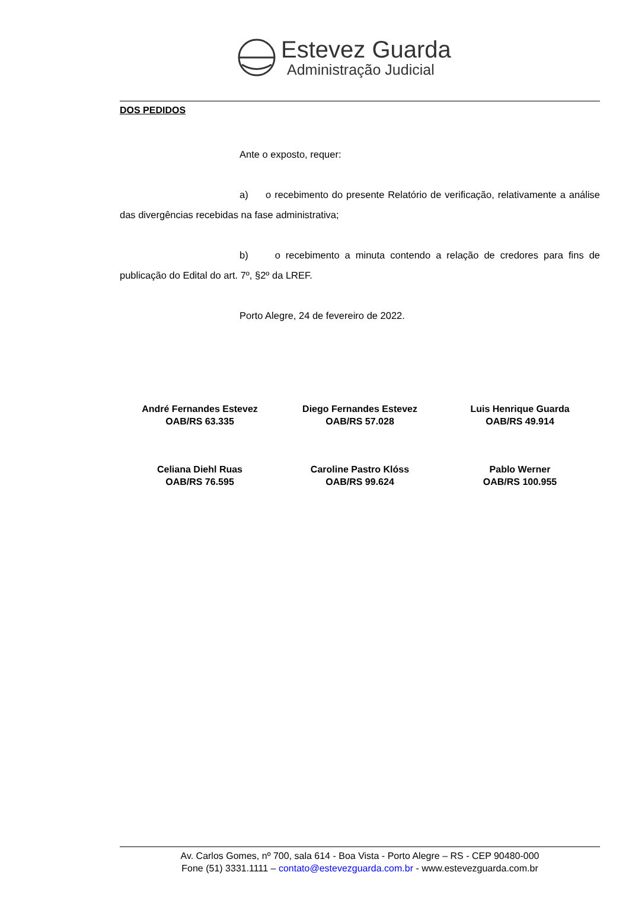Estevez Guarda
Administração Judicial
DOS PEDIDOS
Ante o exposto, requer:
a) o recebimento do presente Relatório de verificação, relativamente a análise das divergências recebidas na fase administrativa;
b) o recebimento a minuta contendo a relação de credores para fins de publicação do Edital do art. 7º, §2º da LREF.
Porto Alegre, 24 de fevereiro de 2022.
André Fernandes Estevez
OAB/RS 63.335
Diego Fernandes Estevez
OAB/RS 57.028
Luis Henrique Guarda
OAB/RS 49.914
Celiana Diehl Ruas
OAB/RS 76.595
Caroline Pastro Klóss
OAB/RS 99.624
Pablo Werner
OAB/RS 100.955
Av. Carlos Gomes, nº 700, sala 614 - Boa Vista - Porto Alegre – RS - CEP 90480-000
Fone (51) 3331.1111 – contato@estevezguarda.com.br - www.estevezguarda.com.br